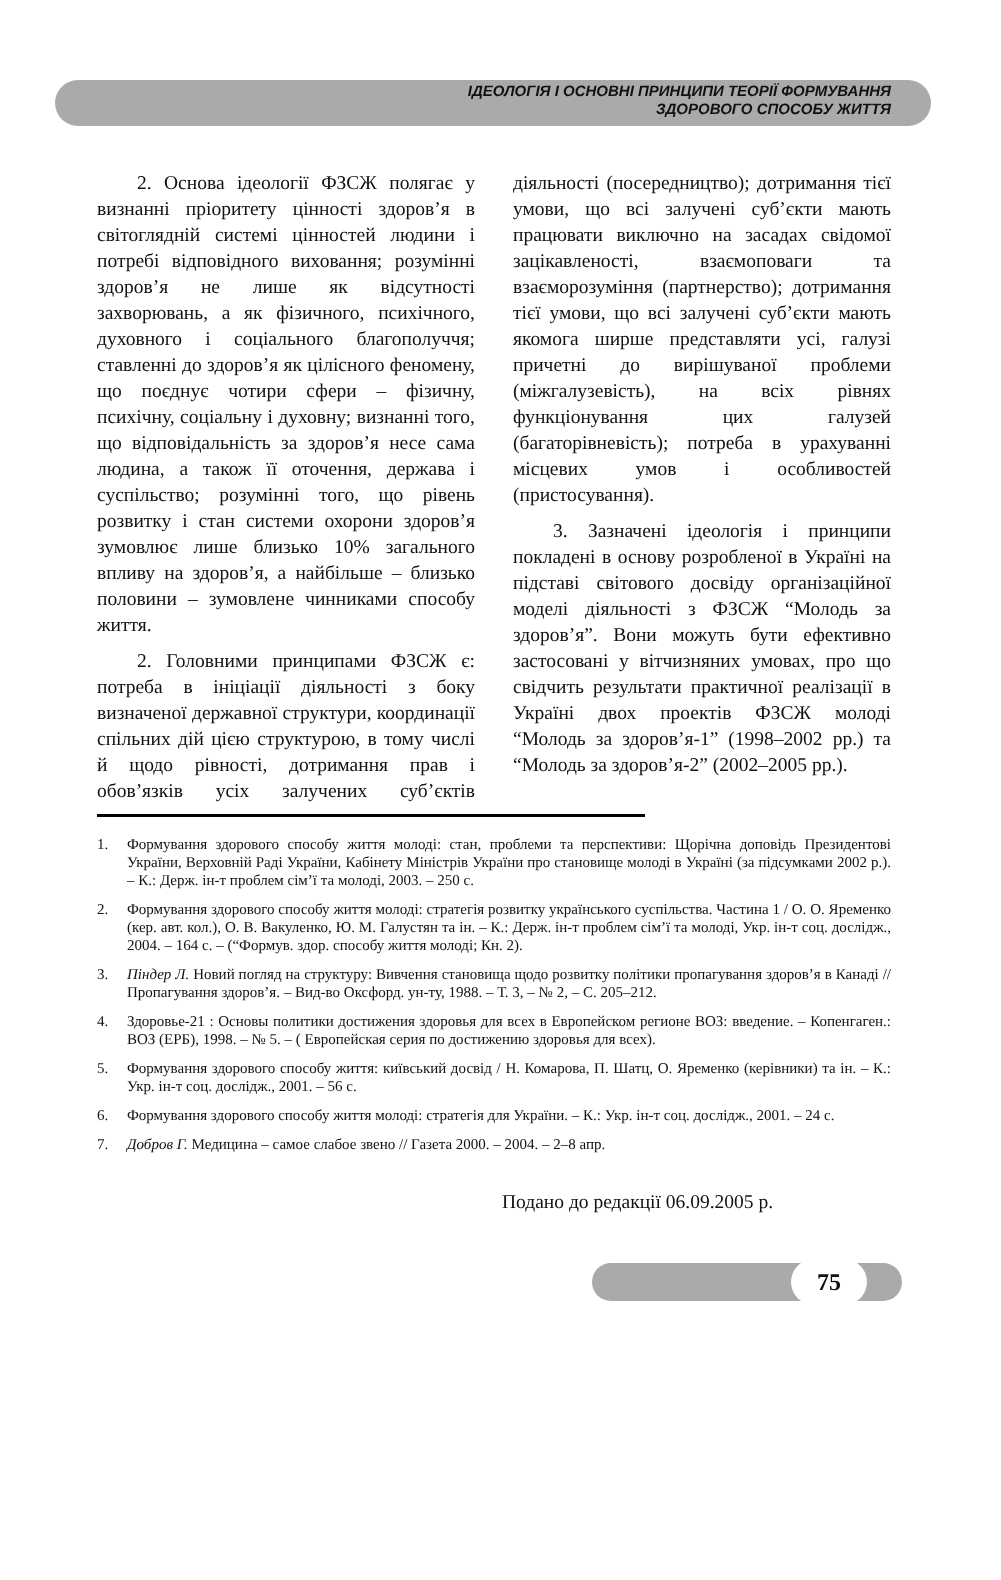ІДЕОЛОГІЯ І ОСНОВНІ ПРИНЦИПИ ТЕОРІЇ ФОРМУВАННЯ
ЗДОРОВОГО СПОСОБУ ЖИТТЯ
2. Основа ідеології ФЗСЖ полягає у визнанні пріоритету цінності здоров’я в світоглядній системі цінностей людини і потребі відповідного виховання; розумінні здоров’я не лише як відсутності захворювань, а як фізичного, психічного, духовного і соціального благополуччя; ставленні до здоров’я як цілісного феномену, що поєднує чотири сфери – фізичну, психічну, соціальну і духовну; визнанні того, що відповідальність за здоров’я несе сама людина, а також її оточення, держава і суспільство; розумінні того, що рівень розвитку і стан системи охорони здоров’я зумовлює лише близько 10% загального впливу на здоров’я, а найбільше – близько половини – зумовлене чинниками способу життя.
2. Головними принципами ФЗСЖ є: потреба в ініціації діяльності з боку визначеної державної структури, координації спільних дій цією структурою, в тому числі й щодо рівності, дотримання прав і обов’язків усіх залучених суб’єктів діяльності (посередництво); дотримання тієї умови, що всі залучені суб’єкти мають працювати виключно на засадах свідомої зацікавленості, взаємоповаги та взаєморозуміння (партнерство); дотримання тієї умови, що всі залучені суб’єкти мають якомога ширше представляти усі, галузі причетні до вирішуваної проблеми (міжгалузевість), на всіх рівнях функціонування цих галузей (багаторівневість); потреба в урахуванні місцевих умов і особливостей (пристосування).
3. Зазначені ідеологія і принципи покладені в основу розробленої в Україні на підставі світового досвіду організаційної моделі діяльності з ФЗСЖ “Молодь за здоров’я”. Вони можуть бути ефективно застосовані у вітчизняних умовах, про що свідчить результати практичної реалізації в Україні двох проектів ФЗСЖ молоді “Молодь за здоров’я-1” (1998–2002 рр.) та “Молодь за здоров’я-2” (2002–2005 рр.).
1. Формування здорового способу життя молоді: стан, проблеми та перспективи: Щорічна доповідь Президентові України, Верховній Раді України, Кабінету Міністрів України про становище молоді в Україні (за підсумками 2002 р.). – К.: Держ. ін-т проблем сім’ї та молоді, 2003. – 250 с.
2. Формування здорового способу життя молоді: стратегія розвитку українського суспільства. Частина 1 / О. О. Яременко (кер. авт. кол.), О. В. Вакуленко, Ю. М. Галустян та ін. – К.: Держ. ін-т проблем сім’ї та молоді, Укр. ін-т соц. дослідж., 2004. – 164 с. – (“Формув. здор. способу життя молоді; Кн. 2).
3. Піндер Л. Новий погляд на структуру: Вивчення становища щодо розвитку політики пропагування здоров’я в Канаді // Пропагування здоров’я. – Вид-во Оксфорд. ун-ту, 1988. – Т. 3, – № 2, – С. 205–212.
4. Здоровье-21 : Основы политики достижения здоровья для всех в Европейском регионе ВОЗ: введение. – Копенгаген.: ВОЗ (ЕРБ), 1998. – № 5. – ( Европейская серия по достижению здоровья для всех).
5. Формування здорового способу життя: київський досвід / Н. Комарова, П. Шатц, О. Яременко (керівники) та ін. – К.: Укр. ін-т соц. дослідж., 2001. – 56 с.
6. Формування здорового способу життя молоді: стратегія для України. – К.: Укр. ін-т соц. дослідж., 2001. – 24 с.
7. Добров Г. Медицина – самое слабое звено // Газета 2000. – 2004. – 2–8 апр.
Подано до редакції 06.09.2005 р.
75